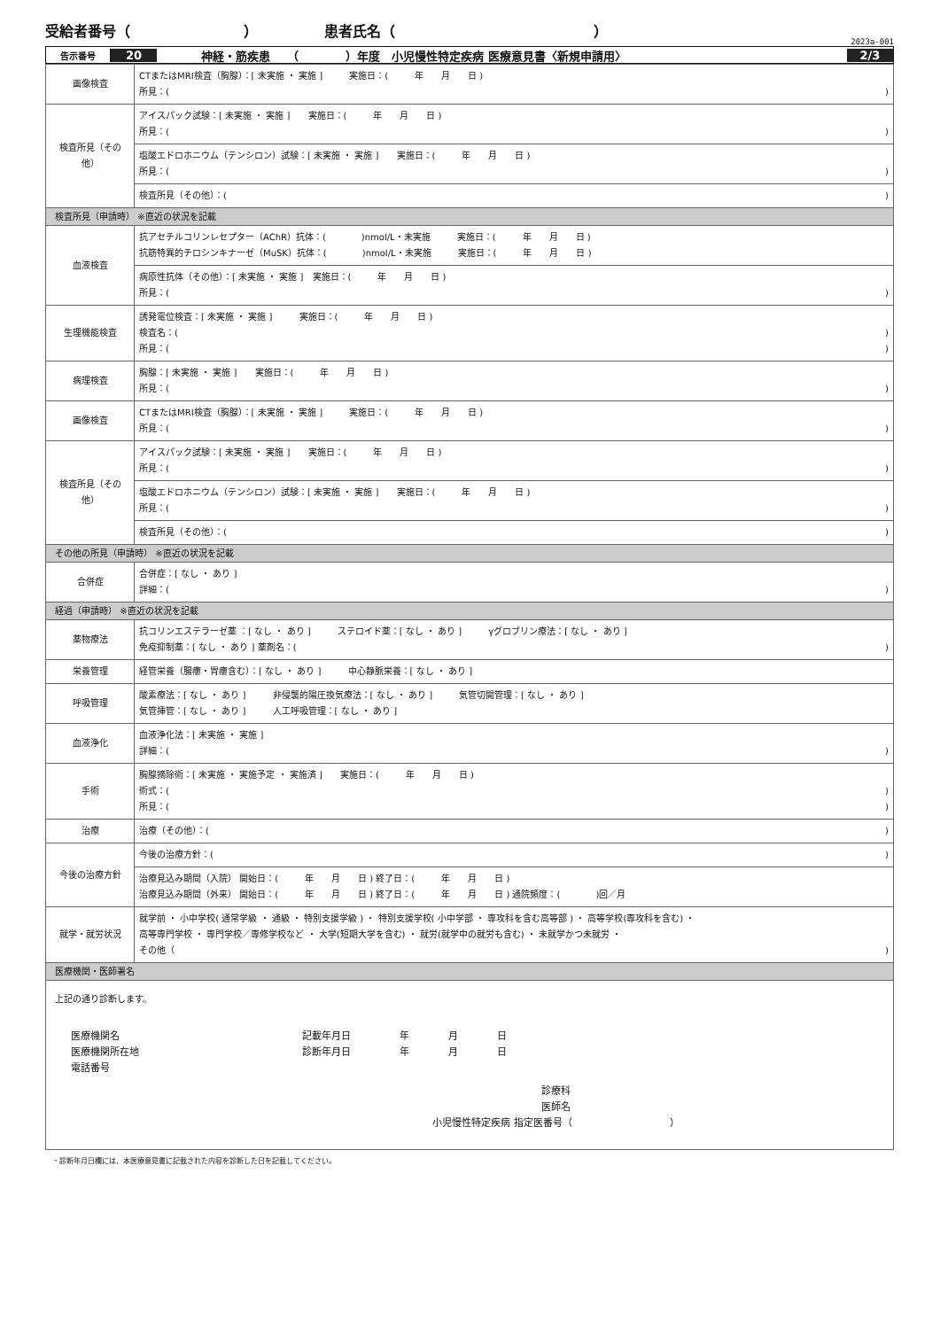受給者番号（　　　　　　　　） 患者氏名（　　　　　　　　　　　　　　）
2023a-001
告示番号 20 神経・筋疾患　　（　　　　）年度　小児慢性特定疾病 医療意見書〈新規申請用〉 2/3
| 画像検査 | CTまたはMRI検査（胸腺）：[ 未実施 ・ 実施 ] 実施日：( 年 月 日 ) 所見：( ) |
| 検査所見（その他） | アイスパック試験：[ 未実施 ・ 実施 ] 実施日：( 年 月 日 ) 所見：( ) |
| | 塩酸エドロホニウム（テンシロン）試験：[ 未実施 ・ 実施 ] 実施日：( 年 月 日 ) 所見：( ) |
| | 検査所見（その他）：( ) |
| 検査所見（申請時） ※直近の状況を記載 | |
| 血液検査 | 抗アセチルコリンレセプター（AChR）抗体：( )nmol/L・未実施 実施日：( 年 月 日 ) 抗筋特異的チロシンキナーゼ（MuSK）抗体：( )nmol/L・未実施 実施日：( 年 月 日 ) |
| | 病原性抗体（その他）：[ 未実施 ・ 実施 ] 実施日：( 年 月 日 ) 所見：( ) |
| 生理機能検査 | 誘発電位検査：[ 未実施 ・ 実施 ] 実施日：( 年 月 日 ) 検査名：( ) 所見：( ) |
| 病理検査 | 胸腺：[ 未実施 ・ 実施 ] 実施日：( 年 月 日 ) 所見：( ) |
| 画像検査 | CTまたはMRI検査（胸腺）：[ 未実施 ・ 実施 ] 実施日：( 年 月 日 ) 所見：( ) |
| 検査所見（その他） | アイスパック試験：[ 未実施 ・ 実施 ] 実施日：( 年 月 日 ) 所見：( ) |
| | 塩酸エドロホニウム（テンシロン）試験：[ 未実施 ・ 実施 ] 実施日：( 年 月 日 ) 所見：( ) |
| | 検査所見（その他）：( ) |
| その他の所見（申請時） ※直近の状況を記載 | |
| 合併症 | 合併症：[ なし ・ あり ] 詳細：( ) |
| 経過（申請時） ※直近の状況を記載 | |
| 薬物療法 | 抗コリンエステラーゼ薬 ：[ なし ・ あり ] ステロイド薬：[ なし ・ あり ] γグロブリン療法：[ なし ・ あり ] 免疫抑制薬：[ なし ・ あり ] 薬剤名：( ) |
| 栄養管理 | 経管栄養（腸瘻・胃瘻含む）：[ なし ・ あり ] 中心静脈栄養：[ なし ・ あり ] |
| 呼吸管理 | 酸素療法：[ なし ・ あり ] 非侵襲的陽圧換気療法：[ なし ・ あり ] 気管切開管理：[ なし ・ あり ] 気管挿管：[ なし ・ あり ] 人工呼吸管理：[ なし ・ あり ] |
| 血液浄化 | 血液浄化法：[ 未実施 ・ 実施 ] 詳細：( ) |
| 手術 | 胸腺摘除術：[ 未実施 ・ 実施予定 ・ 実施済 ] 実施日：( 年 月 日 ) 術式：( ) 所見：( ) |
| 治療 | 治療（その他）：( ) |
| 今後の治療方針 | 今後の治療方針：( ) |
| | 治療見込み期間（入院） 開始日：( 年 月 日 ) 終了日：( 年 月 日 ) 治療見込み期間（外来） 開始日：( 年 月 日 ) 終了日：( 年 月 日 ) 通院頻度：( )回／月 |
| 就学・就労状況 | 就学前 ・ 小中学校( 通常学級 ・ 通級 ・ 特別支援学級 ) ・ 特別支援学校( 小中学部 ・ 専攻科を含む高等部 ) ・ 高等学校(専攻科を含む) ・ 高等専門学校 ・ 専門学校／専修学校など ・ 大学(短期大学を含む) ・ 就労(就学中の就労も含む) ・ 未就学かつ未就労 ・ その他（ ) |
| 医療機関・医師署名 | |
| 上記の通り診断します。 / 医療機関名 医療機関所在地 電話番号 / 記載年月日 年 月 日 診断年月日 年 月 日 / / 診療科 医師名 小児慢性特定疾病 指定医番号（ ） / / | |
・診断年月日欄には、本医療意見書に記載された内容を診断した日を記載してください。